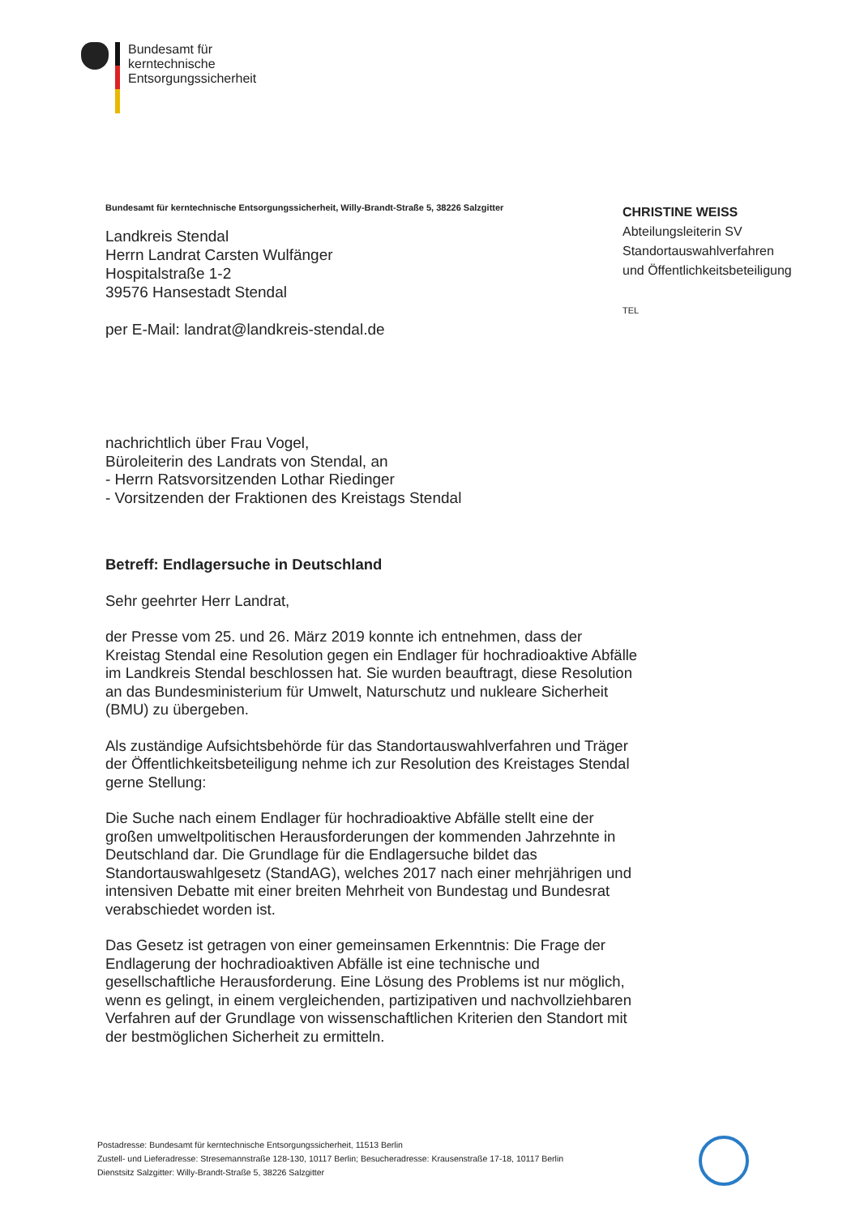Bundesamt für
kerntechnische
Entsorgungssicherheit
CHRISTINE WEISS
Abteilungsleiterin SV
Standortauswahlverfahren
und Öffentlichkeitsbeteiligung
TEL
Bundesamt für kerntechnische Entsorgungssicherheit, Willy-Brandt-Straße 5, 38226 Salzgitter
Landkreis Stendal
Herrn Landrat Carsten Wulfänger
Hospitalstraße 1-2
39576 Hansestadt Stendal
per E-Mail: landrat@landkreis-stendal.de
nachrichtlich über Frau Vogel,
Büroleiterin des Landrats von Stendal, an
- Herrn Ratsvorsitzenden Lothar Riedinger
- Vorsitzenden der Fraktionen des Kreistags Stendal
Betreff: Endlagersuche in Deutschland
Sehr geehrter Herr Landrat,
der Presse vom 25. und 26. März 2019 konnte ich entnehmen, dass der Kreistag Stendal eine Resolution gegen ein Endlager für hochradioaktive Abfälle im Landkreis Stendal beschlossen hat. Sie wurden beauftragt, diese Resolution an das Bundesministerium für Umwelt, Naturschutz und nukleare Sicherheit (BMU) zu übergeben.
Als zuständige Aufsichtsbehörde für das Standortauswahlverfahren und Träger der Öffentlichkeitsbeteiligung nehme ich zur Resolution des Kreistages Stendal gerne Stellung:
Die Suche nach einem Endlager für hochradioaktive Abfälle stellt eine der großen umweltpolitischen Herausforderungen der kommenden Jahrzehnte in Deutschland dar. Die Grundlage für die Endlagersuche bildet das Standortauswahlgesetz (StandAG), welches 2017 nach einer mehrjährigen und intensiven Debatte mit einer breiten Mehrheit von Bundestag und Bundesrat verabschiedet worden ist.
Das Gesetz ist getragen von einer gemeinsamen Erkenntnis: Die Frage der Endlagerung der hochradioaktiven Abfälle ist eine technische und gesellschaftliche Herausforderung. Eine Lösung des Problems ist nur möglich, wenn es gelingt, in einem vergleichenden, partizipativen und nachvollziehbaren Verfahren auf der Grundlage von wissenschaftlichen Kriterien den Standort mit der bestmöglichen Sicherheit zu ermitteln.
Postadresse: Bundesamt für kerntechnische Entsorgungssicherheit, 11513 Berlin
Zustell- und Lieferadresse: Stresemannstraße 128-130, 10117 Berlin; Besucheradresse: Krausenstraße 17-18, 10117 Berlin
Dienstsitz Salzgitter: Willy-Brandt-Straße 5, 38226 Salzgitter